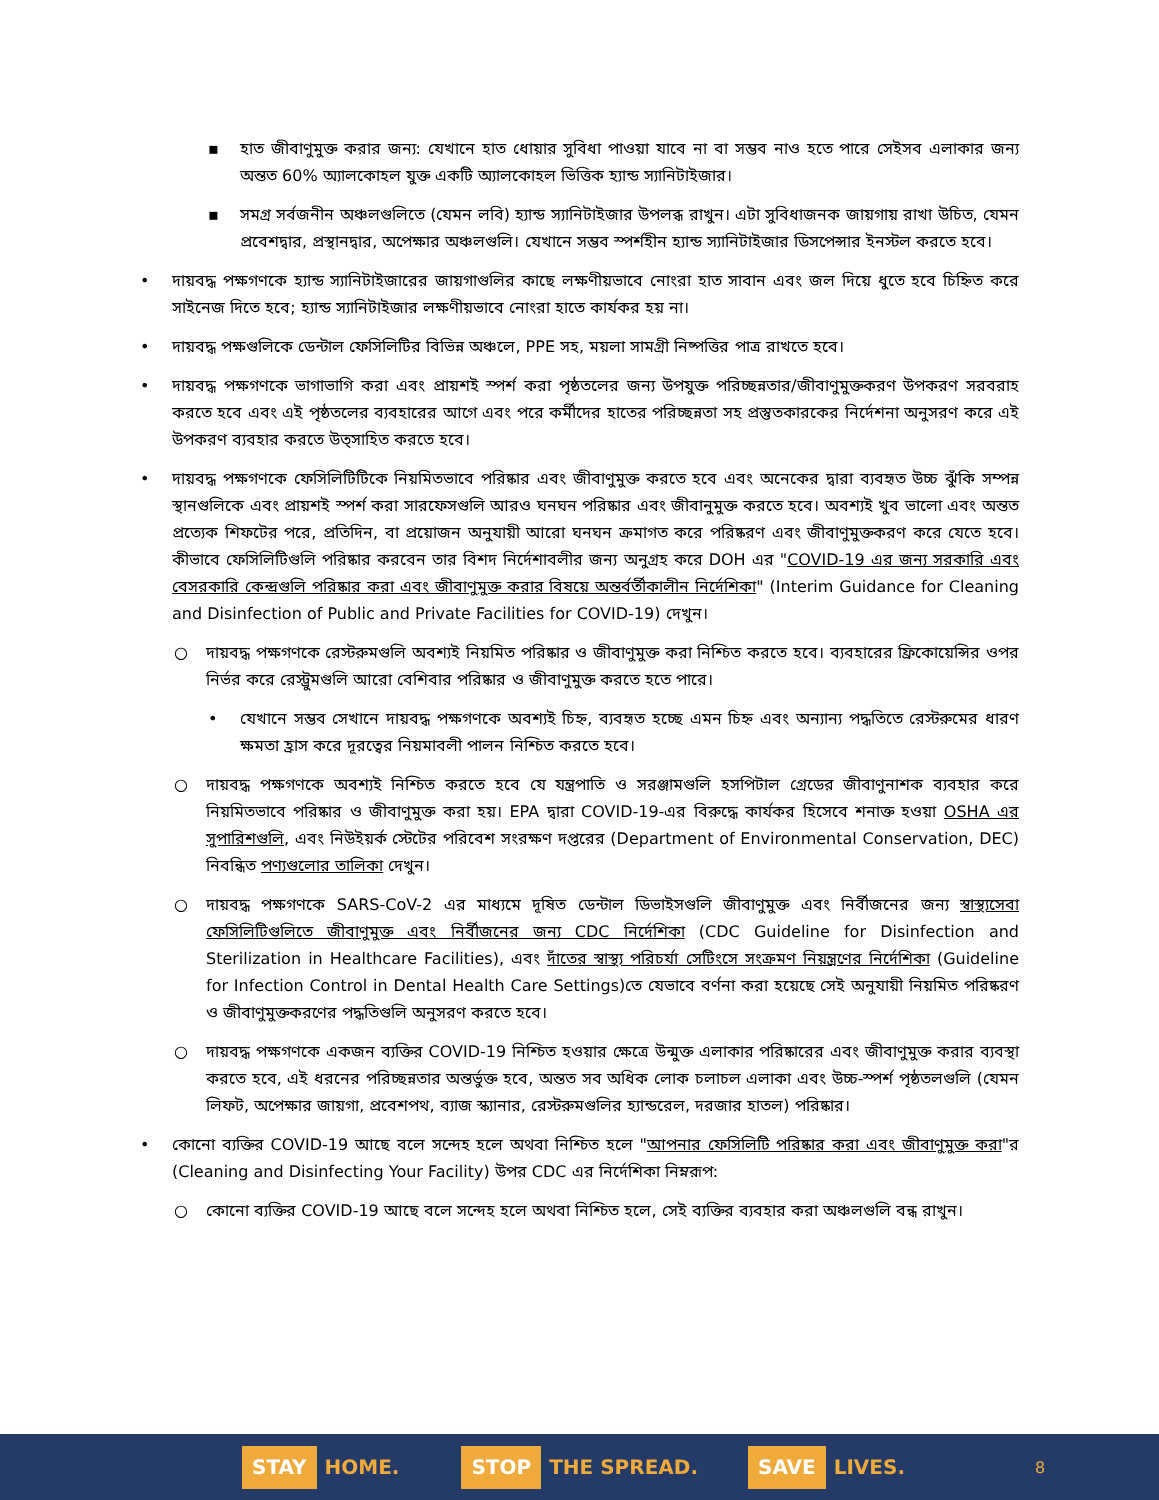▪ হাত জীবাণুমুক্ত করার জন্য: যেখানে হাত ধোয়ার সুবিধা পাওয়া যাবে না বা সম্ভব নাও হতে পারে সেইসব এলাকার জন্য অন্তত 60% অ্যালকোহল যুক্ত একটি অ্যালকোহল ভিত্তিক হ্যান্ড স্যানিটাইজার।
▪ সমগ্র সর্বজনীন অঞ্চলগুলিতে (যেমন লবি) হ্যান্ড স্যানিটাইজার উপলব্ধ রাখুন। এটা সুবিধাজনক জায়গায় রাখা উচিত, যেমন প্রবেশদ্বার, প্রস্থানদ্বার, অপেক্ষার অঞ্চলগুলি। যেখানে সম্ভব স্পর্শহীন হ্যান্ড স্যানিটাইজার ডিসপেন্সার ইনস্টল করতে হবে।
• দায়বদ্ধ পক্ষগণকে হ্যান্ড স্যানিটাইজারের জায়গাগুলির কাছে লক্ষণীয়ভাবে নোংরা হাত সাবান এবং জল দিয়ে ধুতে হবে চিহ্নিত করে সাইনেজ দিতে হবে; হ্যান্ড স্যানিটাইজার লক্ষণীয়ভাবে নোংরা হাতে কার্যকর হয় না।
• দায়বদ্ধ পক্ষগুলিকে ডেন্টাল ফেসিলিটির বিভিন্ন অঞ্চলে, PPE সহ, ময়লা সামগ্রী নিষ্পত্তির পাত্র রাখতে হবে।
• দায়বদ্ধ পক্ষগণকে ভাগাভাগি করা এবং প্রায়শই স্পর্শ করা পৃষ্ঠতলের জন্য উপযুক্ত পরিচ্ছন্নতার/জীবাণুমুক্তকরণ উপকরণ সরবরাহ করতে হবে এবং এই পৃষ্ঠতলের ব্যবহারের আগে এবং পরে কর্মীদের হাতের পরিচ্ছন্নতা সহ প্রস্তুতকারকের নির্দেশনা অনুসরণ করে এই উপকরণ ব্যবহার করতে উত্সাহিত করতে হবে।
• দায়বদ্ধ পক্ষগণকে ফেসিলিটিটিকে নিয়মিতভাবে পরিষ্কার এবং জীবাণুমুক্ত করতে হবে এবং অনেকের দ্বারা ব্যবহৃত উচ্চ ঝুঁকি সম্পন্ন স্থানগুলিকে এবং প্রায়শই স্পর্শ করা সারফেসগুলি আরও ঘনঘন পরিষ্কার এবং জীবানুমুক্ত করতে হবে। অবশ্যই খুব ভালো এবং অন্তত প্রত্যেক শিফটের পরে, প্রতিদিন, বা প্রয়োজন অনুযায়ী আরো ঘনঘন ক্রমাগত করে পরিষ্করণ এবং জীবাণুমুক্তকরণ করে যেতে হবে। কীভাবে ফেসিলিটিগুলি পরিষ্কার করবেন তার বিশদ নির্দেশাবলীর জন্য অনুগ্রহ করে DOH এর "COVID-19 এর জন্য সরকারি এবং বেসরকারি কেন্দ্রগুলি পরিষ্কার করা এবং জীবাণুমুক্ত করার বিষয়ে অন্তর্বর্তীকালীন নির্দেশিকা" (Interim Guidance for Cleaning and Disinfection of Public and Private Facilities for COVID-19) দেখুন।
○ দায়বদ্ধ পক্ষগণকে রেস্টরুমগুলি অবশ্যই নিয়মিত পরিষ্কার ও জীবাণুমুক্ত করা নিশ্চিত করতে হবে। ব্যবহারের ফ্রিকোয়েন্সির ওপর নির্ভর করে রেস্ট্রুমগুলি আরো বেশিবার পরিষ্কার ও জীবাণুমুক্ত করতে হতে পারে।
• যেখানে সম্ভব সেখানে দায়বদ্ধ পক্ষগণকে অবশ্যই চিহ্ন, ব্যবহৃত হচ্ছে এমন চিহ্ন এবং অন্যান্য পদ্ধতিতে রেস্টরুমের ধারণ ক্ষমতা হ্রাস করে দূরত্বের নিয়মাবলী পালন নিশ্চিত করতে হবে।
○ দায়বদ্ধ পক্ষগণকে অবশ্যই নিশ্চিত করতে হবে যে যন্ত্রপাতি ও সরঞ্জামগুলি হসপিটাল গ্রেডের জীবাণুনাশক ব্যবহার করে নিয়মিতভাবে পরিষ্কার ও জীবাণুমুক্ত করা হয়। EPA দ্বারা COVID-19-এর বিরুদ্ধে কার্যকর হিসেবে শনাক্ত হওয়া OSHA এর সুপারিশগুলি, এবং নিউইয়র্ক স্টেটের পরিবেশ সংরক্ষণ দপ্তরের (Department of Environmental Conservation, DEC) নিবন্ধিত পণ্যগুলোর তালিকা দেখুন।
○ দায়বদ্ধ পক্ষগণকে SARS-CoV-2 এর মাধ্যমে দূষিত ডেন্টাল ডিভাইসগুলি জীবাণুমুক্ত এবং নির্বীজনের জন্য স্বাস্থ্যসেবা ফেসিলিটিগুলিতে জীবাণুমুক্ত এবং নির্বীজনের জন্য CDC নির্দেশিকা (CDC Guideline for Disinfection and Sterilization in Healthcare Facilities), এবং দাঁতের স্বাস্থ্য পরিচর্যা সেটিংসে সংক্রমণ নিয়ন্ত্রণের নির্দেশিকা (Guideline for Infection Control in Dental Health Care Settings)তে যেভাবে বর্ণনা করা হয়েছে সেই অনুযায়ী নিয়মিত পরিষ্করণ ও জীবাণুমুক্তকরণের পদ্ধতিগুলি অনুসরণ করতে হবে।
○ দায়বদ্ধ পক্ষগণকে একজন ব্যক্তির COVID-19 নিশ্চিত হওয়ার ক্ষেত্রে উন্মুক্ত এলাকার পরিষ্কারের এবং জীবাণুমুক্ত করার ব্যবস্থা করতে হবে, এই ধরনের পরিচ্ছন্নতার অন্তর্ভুক্ত হবে, অন্তত সব অধিক লোক চলাচল এলাকা এবং উচ্চ-স্পর্শ পৃষ্ঠতলগুলি (যেমন লিফট, অপেক্ষার জায়গা, প্রবেশপথ, ব্যাজ স্ক্যানার, রেস্টরুমগুলির হ্যান্ডরেল, দরজার হাতল) পরিষ্কার।
• কোনো ব্যক্তির COVID-19 আছে বলে সন্দেহ হলে অথবা নিশ্চিত হলে "আপনার ফেসিলিটি পরিষ্কার করা এবং জীবাণুমুক্ত করা"র (Cleaning and Disinfecting Your Facility) উপর CDC এর নির্দেশিকা নিম্নরূপ:
○ কোনো ব্যক্তির COVID-19 আছে বলে সন্দেহ হলে অথবা নিশ্চিত হলে, সেই ব্যক্তির ব্যবহার করা অঞ্চলগুলি বন্ধ রাখুন।
STAY HOME.
STOP THE SPREAD.
SAVE LIVES.
8